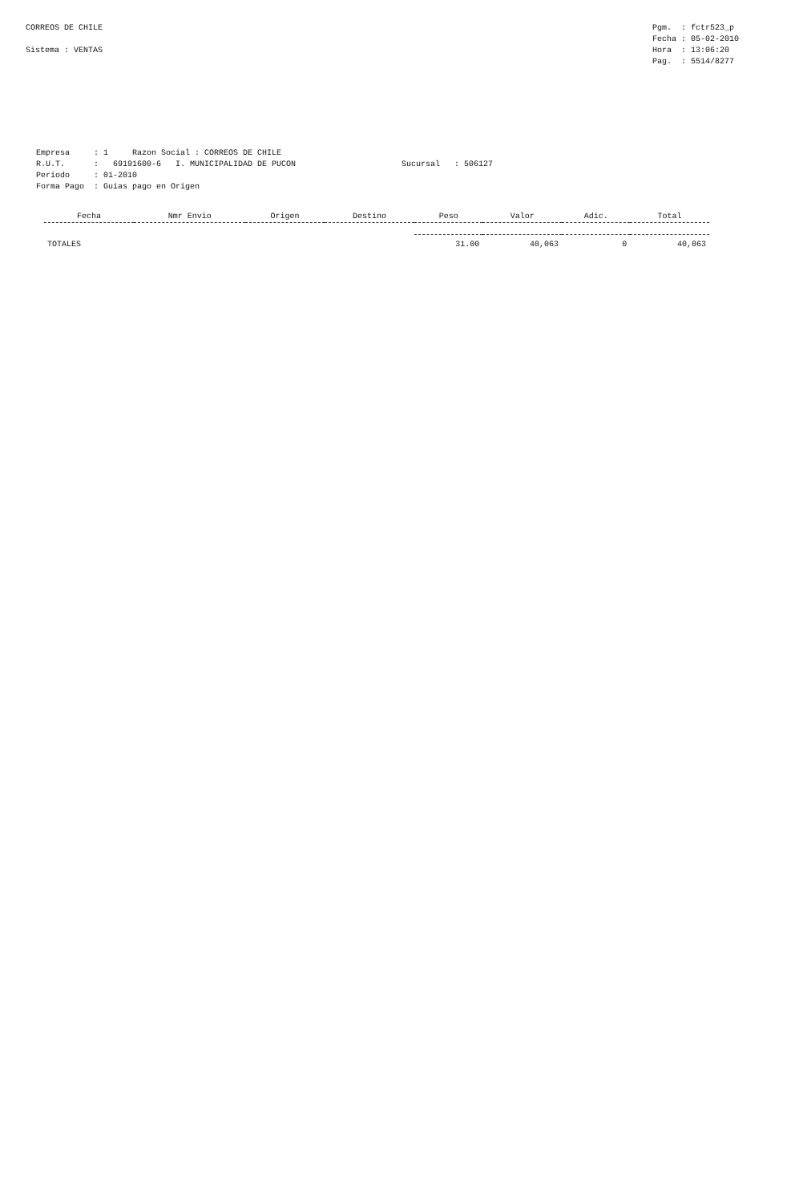CORREOS DE CHILE Sistema : VENTAS
Pgm. : fctr523_p Fecha : 05-02-2010 Hora : 13:06:20 Pag. : 5514/8277
Empresa : 1 Razon Social : CORREOS DE CHILE R.U.T. : 69191600-6 I. MUNICIPALIDAD DE PUCON Sucursal : 506127 Periodo : 01-2010 Forma Pago : Guias pago en Origen
| Fecha | Nmr Envio | Origen | Destino | Peso | Valor | Adic. | Total |
| --- | --- | --- | --- | --- | --- | --- | --- |
| TOTALES | | | | 31.00 | 40,063 | 0 | 40,063 |